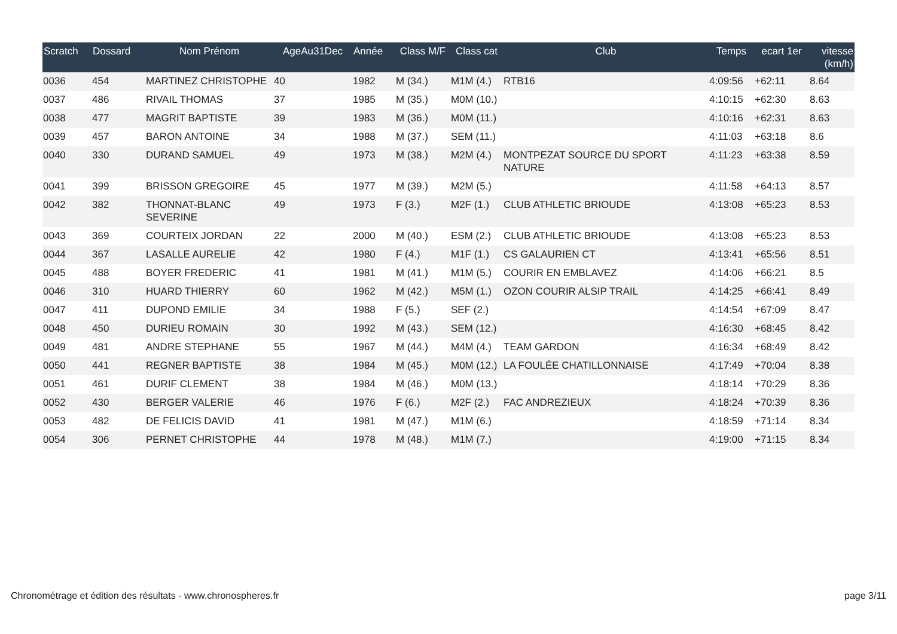| Scratch | Dossard | Nom Prénom | AgeAu31Dec | Année | Class M/F | Class cat | Club | Temps | ecart 1er | vitesse (km/h) |
| --- | --- | --- | --- | --- | --- | --- | --- | --- | --- | --- |
| 0036 | 454 | MARTINEZ CHRISTOPHE | 40 | 1982 | M (34.) | M1M (4.) | RTB16 | 4:09:56 | +62:11 | 8.64 |
| 0037 | 486 | RIVAIL THOMAS | 37 | 1985 | M (35.) | M0M (10.) | | 4:10:15 | +62:30 | 8.63 |
| 0038 | 477 | MAGRIT BAPTISTE | 39 | 1983 | M (36.) | M0M (11.) | | 4:10:16 | +62:31 | 8.63 |
| 0039 | 457 | BARON ANTOINE | 34 | 1988 | M (37.) | SEM (11.) | | 4:11:03 | +63:18 | 8.6 |
| 0040 | 330 | DURAND SAMUEL | 49 | 1973 | M (38.) | M2M (4.) | MONTPEZAT SOURCE DU SPORT NATURE | 4:11:23 | +63:38 | 8.59 |
| 0041 | 399 | BRISSON GREGOIRE | 45 | 1977 | M (39.) | M2M (5.) | | 4:11:58 | +64:13 | 8.57 |
| 0042 | 382 | THONNAT-BLANC SEVERINE | 49 | 1973 | F (3.) | M2F (1.) | CLUB ATHLETIC BRIOUDE | 4:13:08 | +65:23 | 8.53 |
| 0043 | 369 | COURTEIX JORDAN | 22 | 2000 | M (40.) | ESM (2.) | CLUB ATHLETIC BRIOUDE | 4:13:08 | +65:23 | 8.53 |
| 0044 | 367 | LASALLE AURELIE | 42 | 1980 | F (4.) | M1F (1.) | CS GALAURIEN CT | 4:13:41 | +65:56 | 8.51 |
| 0045 | 488 | BOYER FREDERIC | 41 | 1981 | M (41.) | M1M (5.) | COURIR EN EMBLAVEZ | 4:14:06 | +66:21 | 8.5 |
| 0046 | 310 | HUARD THIERRY | 60 | 1962 | M (42.) | M5M (1.) | OZON COURIR ALSIP TRAIL | 4:14:25 | +66:41 | 8.49 |
| 0047 | 411 | DUPOND EMILIE | 34 | 1988 | F (5.) | SEF (2.) | | 4:14:54 | +67:09 | 8.47 |
| 0048 | 450 | DURIEU ROMAIN | 30 | 1992 | M (43.) | SEM (12.) | | 4:16:30 | +68:45 | 8.42 |
| 0049 | 481 | ANDRE STEPHANE | 55 | 1967 | M (44.) | M4M (4.) | TEAM GARDON | 4:16:34 | +68:49 | 8.42 |
| 0050 | 441 | REGNER BAPTISTE | 38 | 1984 | M (45.) | M0M (12.) | LA FOULÉE CHATILLONNAISE | 4:17:49 | +70:04 | 8.38 |
| 0051 | 461 | DURIF CLEMENT | 38 | 1984 | M (46.) | M0M (13.) | | 4:18:14 | +70:29 | 8.36 |
| 0052 | 430 | BERGER VALERIE | 46 | 1976 | F (6.) | M2F (2.) | FAC ANDREZIEUX | 4:18:24 | +70:39 | 8.36 |
| 0053 | 482 | DE FELICIS DAVID | 41 | 1981 | M (47.) | M1M (6.) | | 4:18:59 | +71:14 | 8.34 |
| 0054 | 306 | PERNET CHRISTOPHE | 44 | 1978 | M (48.) | M1M (7.) | | 4:19:00 | +71:15 | 8.34 |
Chronométrage et édition des résultats - www.chronospheres.fr page 3/11